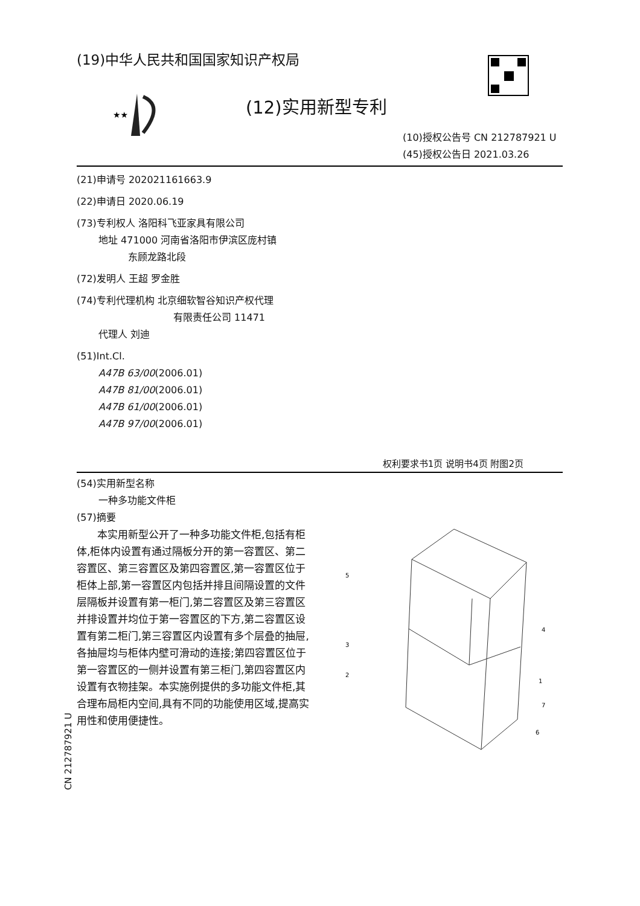(19)中华人民共和国国家知识产权局
★★
(12)实用新型专利
(10)授权公告号 CN 212787921 U
(45)授权公告日 2021.03.26
(21)申请号 202021161663.9
(22)申请日 2020.06.19
(73)专利权人 洛阳科飞亚家具有限公司
地址 471000 河南省洛阳市伊滨区庞村镇
东顾龙路北段
(72)发明人 王超 罗金胜
(74)专利代理机构 北京细软智谷知识产权代理
有限责任公司 11471
代理人 刘迪
(51)Int.Cl.
A47B 63/00(2006.01)
A47B 81/00(2006.01)
A47B 61/00(2006.01)
A47B 97/00(2006.01)
权利要求书1页 说明书4页 附图2页
(54)实用新型名称
一种多功能文件柜
(57)摘要
　　本实用新型公开了一种多功能文件柜,包括有柜体,柜体内设置有通过隔板分开的第一容置区、第二容置区、第三容置区及第四容置区,第一容置区位于柜体上部,第一容置区内包括并排且间隔设置的文件层隔板并设置有第一柜门,第二容置区及第三容置区并排设置并均位于第一容置区的下方,第二容置区设置有第二柜门,第三容置区内设置有多个层叠的抽屉,各抽屉均与柜体内壁可滑动的连接;第四容置区位于第一容置区的一侧并设置有第三柜门,第四容置区内设置有衣物挂架。本实施例提供的多功能文件柜,其合理布局柜内空间,具有不同的功能使用区域,提高实用性和使用便捷性。
5
3
2
4
1
7
6
CN 212787921 U